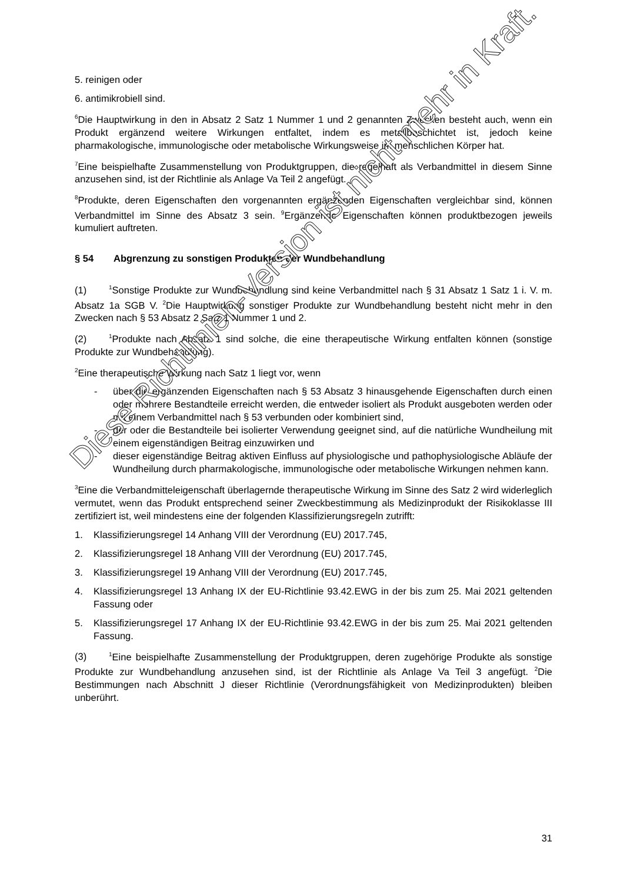5. reinigen oder
6. antimikrobiell sind.
<sup>6</sup> Die Hauptwirkung in den in Absatz 2 Satz 1 Nummer 1 und 2 genannten Zwecken besteht auch, wenn ein Produkt ergänzend weitere Wirkungen entfaltet, indem es metallbeschichtet ist, jedoch keine pharmakologische, immunologische oder metabolische Wirkungsweise im menschlichen Körper hat.
<sup>7</sup> Eine beispielhafte Zusammenstellung von Produktgruppen, die regelhaft als Verbandmittel in diesem Sinne anzusehen sind, ist der Richtlinie als Anlage Va Teil 2 angefügt.
<sup>8</sup> Produkte, deren Eigenschaften den vorgenannten ergänzenden Eigenschaften vergleichbar sind, können Verbandmittel im Sinne des Absatz 3 sein. <sup>9</sup>Ergänzende Eigenschaften können produktbezogen jeweils kumuliert auftreten.
§ 54 Abgrenzung zu sonstigen Produkten der Wundbehandlung
(1)<sup>1</sup>Sonstige Produkte zur Wundbehandlung sind keine Verbandmittel nach § 31 Absatz 1 Satz 1 i. V. m. Absatz 1a SGB V. <sup>2</sup>Die Hauptwirkung sonstiger Produkte zur Wundbehandlung besteht nicht mehr in den Zwecken nach § 53 Absatz 2 Satz 1 Nummer 1 und 2.
(2)<sup>1</sup>Produkte nach Absatz 1 sind solche, die eine therapeutische Wirkung entfalten können (sonstige Produkte zur Wundbehandlung).
<sup>2</sup> Eine therapeutische Wirkung nach Satz 1 liegt vor, wenn
- über die ergänzenden Eigenschaften nach § 53 Absatz 3 hinausgehende Eigenschaften durch einen oder mehrere Bestandteile erreicht werden, die entweder isoliert als Produkt ausgeboten werden oder mit einem Verbandmittel nach § 53 verbunden oder kombiniert sind,
- der oder die Bestandteile bei isolierter Verwendung geeignet sind, auf die natürliche Wundheilung mit einem eigenständigen Beitrag einzuwirken und
- dieser eigenständige Beitrag aktiven Einfluss auf physiologische und pathophysiologische Abläufe der Wundheilung durch pharmakologische, immunologische oder metabolische Wirkungen nehmen kann.
<sup>3</sup> Eine die Verbandmitteleigenschaft überlagernde therapeutische Wirkung im Sinne des Satz 2 wird widerleglich vermutet, wenn das Produkt entsprechend seiner Zweckbestimmung als Medizinprodukt der Risikoklasse III zertifiziert ist, weil mindestens eine der folgenden Klassifizierungsregeln zutrifft:
1. Klassifizierungsregel 14 Anhang VIII der Verordnung (EU) 2017.745,
2. Klassifizierungsregel 18 Anhang VIII der Verordnung (EU) 2017.745,
3. Klassifizierungsregel 19 Anhang VIII der Verordnung (EU) 2017.745,
4. Klassifizierungsregel 13 Anhang IX der EU-Richtlinie 93.42.EWG in der bis zum 25. Mai 2021 geltenden Fassung oder
5. Klassifizierungsregel 17 Anhang IX der EU-Richtlinie 93.42.EWG in der bis zum 25. Mai 2021 geltenden Fassung.
(3)<sup>1</sup>Eine beispielhafte Zusammenstellung der Produktgruppen, deren zugehörige Produkte als sonstige Produkte zur Wundbehandlung anzusehen sind, ist der Richtlinie als Anlage Va Teil 3 angefügt. <sup>2</sup>Die Bestimmungen nach Abschnitt J dieser Richtlinie (Verordnungsfähigkeit von Medizinprodukten) bleiben unberührt.
31
Diese Richtlinien-Version ist nicht mehr in Kraft.